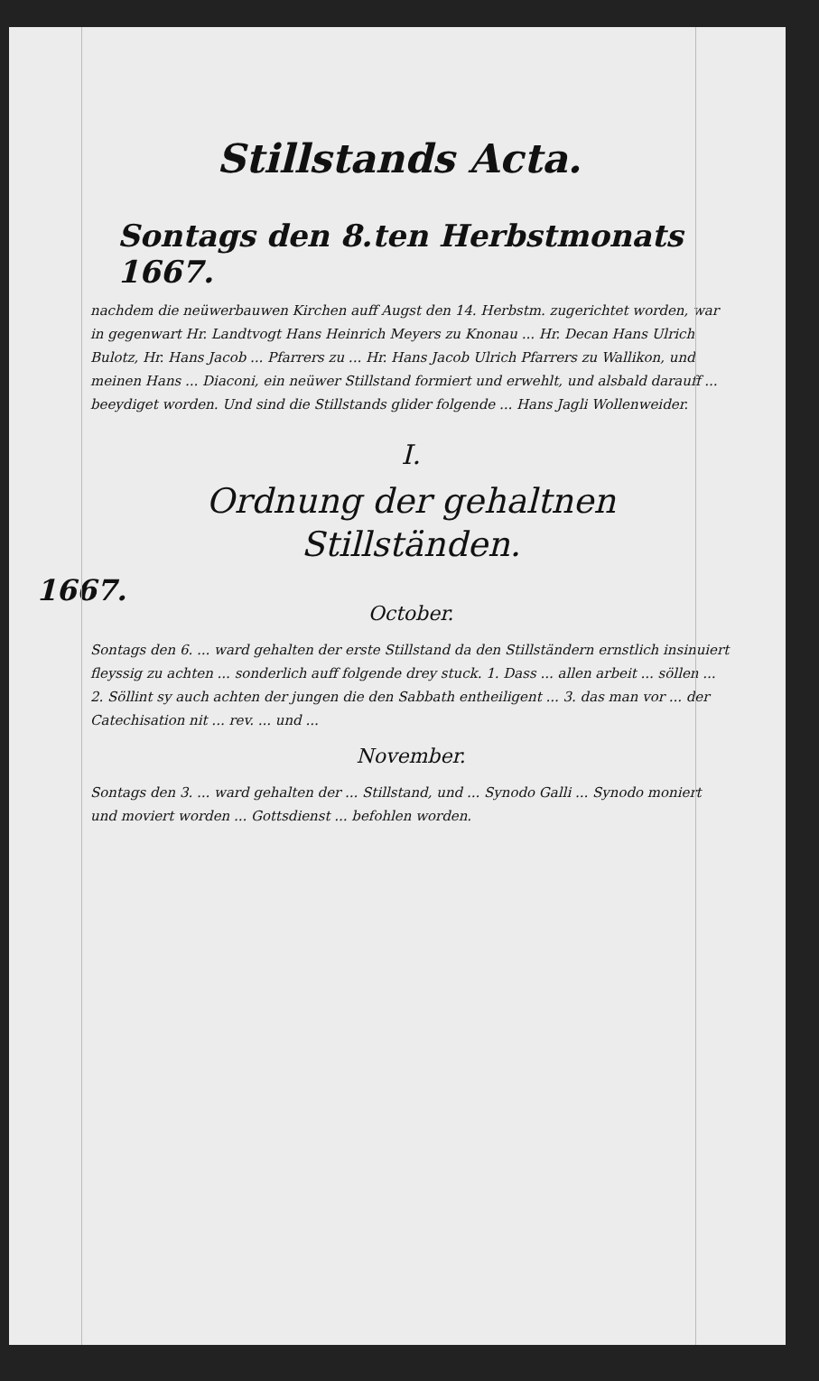Stillstands Acta.
Sontags den 8.ten Herbstmonats 1667.
nachdem die neüwerbauwen Kirchen auff Augst den 14. Herbstm. zugerichtet worden, war in gegenwart Hr. Landtvogt Hans Heinrich Meyers zu Kno­nau ... Hr. Decan Hans Ulrich Bulotz, Hr. Hans Jacob ... Pfarrers zu ... Hr. Hans Jacob Ulrich Pfarrers zu Wallikon, und meinen Hans ... Diaconi, ein neüwer Stillstand formiert und er­wehlt, und alsbald darauff ... beeydiget worden. Und sind die Stillstands glider folgende ... Hans Jagli Wollenweider.
I.
Ordnung der gehaltnen
Stillständen.
1667.
October.
Sontags den 6. ... ward gehalten der erste Stillstand da den Stillständern ernstlich insinuiert fleyssig zu achten ... sonderlich auff folgende drey stuck. 1. Dass ... allen arbeit ... söllen ... 2. Söllint sy auch achten der jungen die den Sabbath entheiligent ... 3. das man vor ... der Catechisation nit ... rev. ... und ...
November.
Sontags den 3. ... ward gehalten der ... Stillstand, und ... Synodo Galli ... Synodo moniert und moviert worden ... Gottsdienst ... befohlen worden.